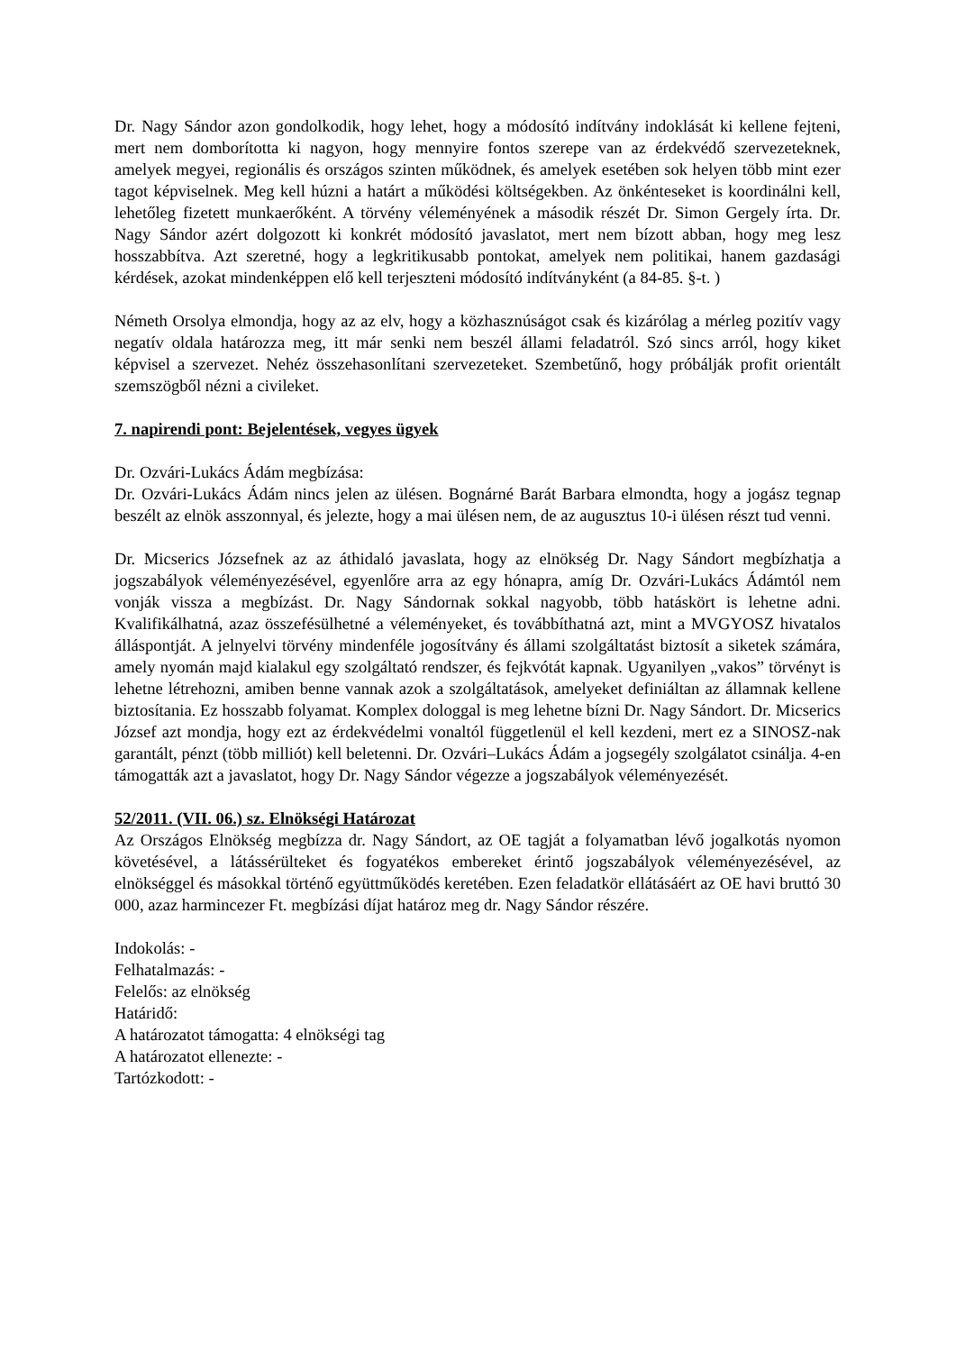Dr. Nagy Sándor azon gondolkodik, hogy lehet, hogy a módosító indítvány indoklását ki kellene fejteni, mert nem domborította ki nagyon, hogy mennyire fontos szerepe van az érdekvédő szervezeteknek, amelyek megyei, regionális és országos szinten működnek, és amelyek esetében sok helyen több mint ezer tagot képviselnek. Meg kell húzni a határt a működési költségekben. Az önkénteseket is koordinálni kell, lehetőleg fizetett munkaerőként. A törvény véleményének a második részét Dr. Simon Gergely írta. Dr. Nagy Sándor azért dolgozott ki konkrét módosító javaslatot, mert nem bízott abban, hogy meg lesz hosszabbítva. Azt szeretné, hogy a legkritikusabb pontokat, amelyek nem politikai, hanem gazdasági kérdések, azokat mindenképpen elő kell terjeszteni módosító indítványként (a 84-85. §-t. )
Németh Orsolya elmondja, hogy az az elv, hogy a közhasznúságot csak és kizárólag a mérleg pozitív vagy negatív oldala határozza meg, itt már senki nem beszél állami feladatról. Szó sincs arról, hogy kiket képvisel a szervezet. Nehéz összehasonlítani szervezeteket. Szembetűnő, hogy próbálják profit orientált szemszögből nézni a civileket.
7. napirendi pont: Bejelentések, vegyes ügyek
Dr. Ozvári-Lukács Ádám megbízása:
Dr. Ozvári-Lukács Ádám nincs jelen az ülésen. Bognárné Barát Barbara elmondta, hogy a jogász tegnap beszélt az elnök asszonnyal, és jelezte, hogy a mai ülésen nem, de az augusztus 10-i ülésen részt tud venni.
Dr. Micserics Józsefnek az az áthidaló javaslata, hogy az elnökség Dr. Nagy Sándort megbízhatja a jogszabályok véleményezésével, egyenlőre arra az egy hónapra, amíg Dr. Ozvári-Lukács Ádámtól nem vonják vissza a megbízást. Dr. Nagy Sándornak sokkal nagyobb, több hatáskört is lehetne adni. Kvalifikálhatná, azaz összefésülhetné a véleményeket, és továbbíthatná azt, mint a MVGYOSZ hivatalos álláspontját. A jelnyelvi törvény mindenféle jogosítvány és állami szolgáltatást biztosít a siketek számára, amely nyomán majd kialakul egy szolgáltató rendszer, és fejkvótát kapnak. Ugyanilyen „vakos” törvényt is lehetne létrehozni, amiben benne vannak azok a szolgáltatások, amelyeket definiáltan az államnak kellene biztosítania. Ez hosszabb folyamat. Komplex dologgal is meg lehetne bízni Dr. Nagy Sándort. Dr. Micserics József azt mondja, hogy ezt az érdekvédelmi vonaltól függetlenül el kell kezdeni, mert ez a SINOSZ-nak garantált, pénzt (több milliót) kell beletenni. Dr. Ozvári–Lukács Ádám a jogsegély szolgálatot csinálja. 4-en támogatták azt a javaslatot, hogy Dr. Nagy Sándor végezze a jogszabályok véleményezését.
52/2011. (VII. 06.) sz. Elnökségi Határozat
Az Országos Elnökség megbízza dr. Nagy Sándort, az OE tagját a folyamatban lévő jogalkotás nyomon követésével, a látássérülteket és fogyatékos embereket érintő jogszabályok véleményezésével, az elnökséggel és másokkal történő együttműködés keretében. Ezen feladatkör ellátásáért az OE havi bruttó 30 000, azaz harmincezer Ft. megbízási díjat határoz meg dr. Nagy Sándor részére.
Indokolás: -
Felhatalmazás: -
Felelős: az elnökség
Határidő:
A határozatot támogatta: 4 elnökségi tag
A határozatot ellenezte: -
Tartózkodott: -